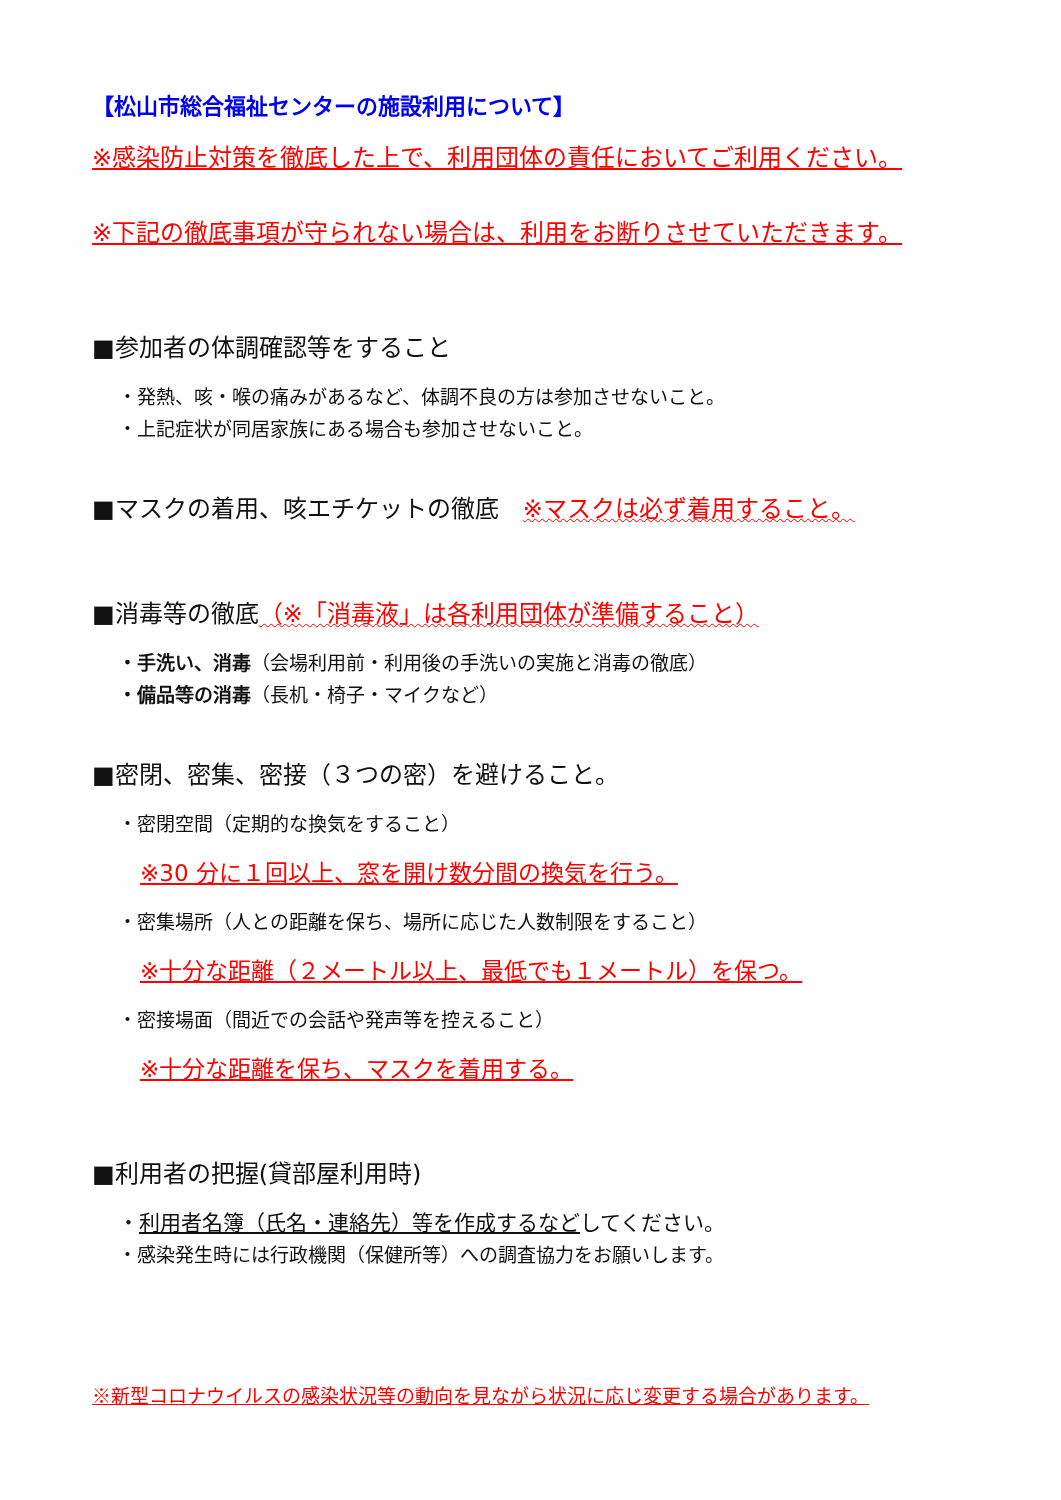【松山市総合福祉センターの施設利用について】
※感染防止対策を徹底した上で、利用団体の責任においてご利用ください。
※下記の徹底事項が守られない場合は、利用をお断りさせていただきます。
■参加者の体調確認等をすること
・発熱、咳・喉の痛みがあるなど、体調不良の方は参加させないこと。
・上記症状が同居家族にある場合も参加させないこと。
■マスクの着用、咳エチケットの徹底　※マスクは必ず着用すること。
■消毒等の徹底（※「消毒液」は各利用団体が準備すること）
・手洗い、消毒（会場利用前・利用後の手洗いの実施と消毒の徹底）
・備品等の消毒（長机・椅子・マイクなど）
■密閉、密集、密接（３つの密）を避けること。
・密閉空間（定期的な換気をすること）
※30 分に１回以上、窓を開け数分間の換気を行う。
・密集場所（人との距離を保ち、場所に応じた人数制限をすること）
※十分な距離（２メートル以上、最低でも１メートル）を保つ。
・密接場面（間近での会話や発声等を控えること）
※十分な距離を保ち、マスクを着用する。
■利用者の把握(貸部屋利用時)
・利用者名簿（氏名・連絡先）等を作成するなどしてください。
・感染発生時には行政機関（保健所等）への調査協力をお願いします。
※新型コロナウイルスの感染状況等の動向を見ながら状況に応じ変更する場合があります。